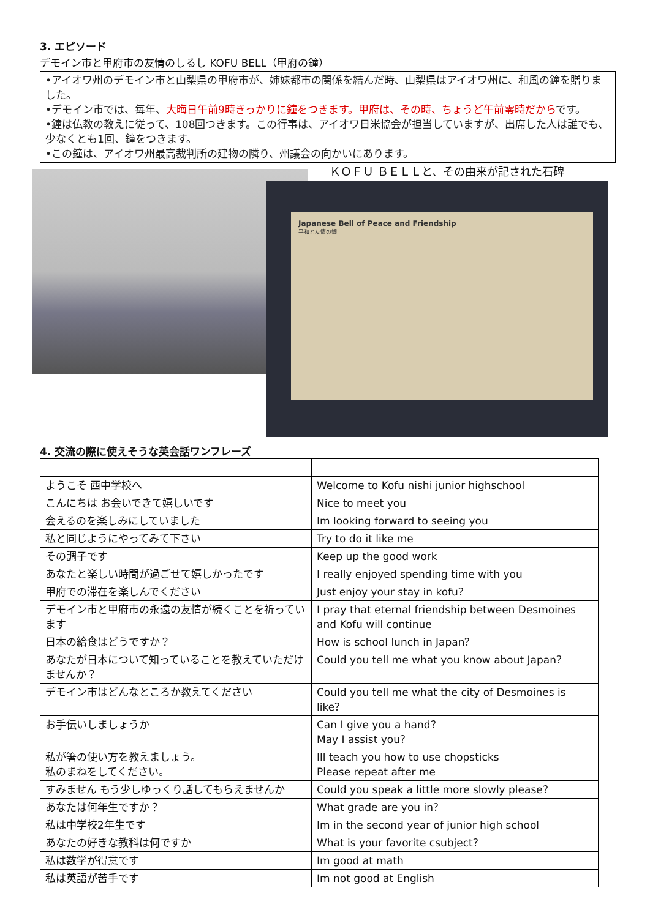3. エピソード
デモイン市と甲府市の友情のしるし KOFU BELL（甲府の鐘）
•アイオワ州のデモイン市と山梨県の甲府市が、姉妹都市の関係を結んだ時、山梨県はアイオワ州に、和風の鐘を贈りました。
•デモイン市では、毎年、大晦日午前9時きっかりに鐘をつきます。甲府は、その時、ちょうど午前零時だからです。
•鐘は仏教の教えに従って、108回つきます。この行事は、アイオワ日米協会が担当していますが、出席した人は誰でも、少なくとも1回、鐘をつきます。
•この鐘は、アイオワ州最高裁判所の建物の隣り、州議会の向かいにあります。
ＫＯＦＵ ＢＥＬＬと、その由来が記された石碑
Japanese Bell of Peace and Friendship
平和と友情の鐘
4. 交流の際に使えそうな英会話ワンフレーズ
| ようこそ 西中学校へ | Welcome to Kofu nishi junior highschool |
| こんにちは お会いできて嬉しいです | Nice to meet you |
| 会えるのを楽しみにしていました | Im looking forward to seeing you |
| 私と同じようにやってみて下さい | Try to do it like me |
| その調子です | Keep up the good work |
| あなたと楽しい時間が過ごせて嬉しかったです | I really enjoyed spending time with you |
| 甲府での滞在を楽しんでください | Just enjoy your stay in kofu？ |
| デモイン市と甲府市の永遠の友情が続くことを祈っています | I pray that eternal friendship between Desmoines and Kofu will continue |
| 日本の給食はどうですか？ | How is school lunch in Japan？ |
| あなたが日本について知っていることを教えていただけませんか？ | Could you tell me what you know about Japan？ |
| デモイン市はどんなところか教えてください | Could you tell me what the city of Desmoines is like？ |
| お手伝いしましょうか | Can I give you a hand？ May I assist you？ |
| 私が箸の使い方を教えましょう。 私のまねをしてください。 | Ill teach you how to use chopsticks Please repeat after me |
| すみません もう少しゆっくり話してもらえませんか | Could you speak a little more slowly please？ |
| あなたは何年生ですか？ | What grade are you in？ |
| 私は中学校2年生です | Im in the second year of junior high school |
| あなたの好きな教科は何ですか | What is your favorite csubject？ |
| 私は数学が得意です | Im good at math |
| 私は英語が苦手です | Im not good at English |